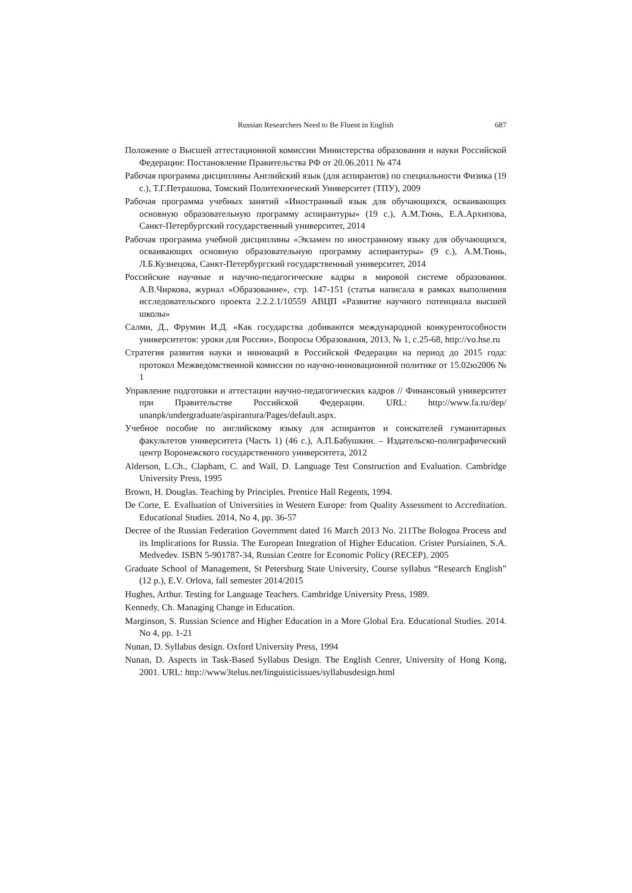Russian Researchers Need to Be Fluent in English
687
Положение о Высшей аттестационной комиссии Министерства образования и науки Российской Федерации: Постановление Правительства РФ от 20.06.2011 № 474
Рабочая программа дисциплины Английский язык (для аспирантов) по специальности Физика (19 с.), Т.Г.Петрашова, Томский Политехнический Университет (ТПУ), 2009
Рабочая программа учебных занятий «Иностранный язык для обучающихся, осваивающих основную образовательную программу аспирантуры» (19 с.), А.М.Тюнь, Е.А.Архипова, Санкт-Петербургский государственный университет, 2014
Рабочая программа учебной дисциплины «Экзамен по иностранному языку для обучающихся, осваивающих основную образовательную программу аспирантуры» (9 с.), А.М.Тюнь, Л.Б.Кузнецова, Санкт-Петербургский государственный университет, 2014
Российские научные и научно-педагогические кадры в мировой системе образования. А.В.Чиркова, журнал «Образование», стр. 147-151 (статья написала в рамках выполнения исследовательского проекта 2.2.2.1/10559 АВЦП «Развитие научного потенциала высшей школы»
Салми, Д., Фрумин И.Д. «Как государства добиваются международной конкурентособности университетов: уроки для России», Вопросы Образования, 2013, № 1, с.25-68, http://vo.hse.ru
Стратегия развития науки и инноваций в Российской Федерации на период до 2015 года: протокол Межведомственной комиссии по научно-инновационной политике от 15.02ю2006 № 1
Управление подготовки и аттестации научно-педагогических кадров // Финансовый университет при Правительстве Российской Федерации. URL: http://www.fa.ru/dep/ unanpk/undergraduate/aspirantura/Pages/default.aspx.
Учебное пособие по английскому языку для аспирантов и соискателей гуманитарных факультетов университета (Часть 1) (46 с.), А.П.Бабушкин. – Издательско-полиграфический центр Воронежского государственного университета, 2012
Alderson, L.Ch., Clapham, C. and Wall, D. Language Test Construction and Evaluation. Cambridge University Press, 1995
Brown, H. Douglas. Teaching by Principles. Prentice Hall Regents, 1994.
De Corte, E. Evalluation of Universities in Western Europe: from Quality Assessment to Accreditation. Educational Studies. 2014, No 4, pp. 36-57
Decree of the Russian Federation Government dated 16 March 2013 No. 211The Bologna Process and its Implications for Russia. The European Integration of Higher Education. Crister Pursiainen, S.A. Medvedev. ISBN 5-901787-34, Russian Centre for Economic Policy (RECEP), 2005
Graduate School of Management, St Petersburg State University, Course syllabus “Research English” (12 p.), E.V. Orlova, fall semester 2014/2015
Hughes, Arthur. Testing for Language Teachers. Cambridge University Press, 1989.
Kennedy, Ch. Managing Change in Education.
Marginson, S. Russian Science and Higher Education in a More Global Era. Educational Studies. 2014. No 4, pp. 1-21
Nunan, D. Syllabus design. Oxford University Press, 1994
Nunan, D. Aspects in Task-Based Syllabus Design. The English Cenrer, University of Hong Kong, 2001. URL: http://www3telus.net/linguisticissues/syllabusdesign.html